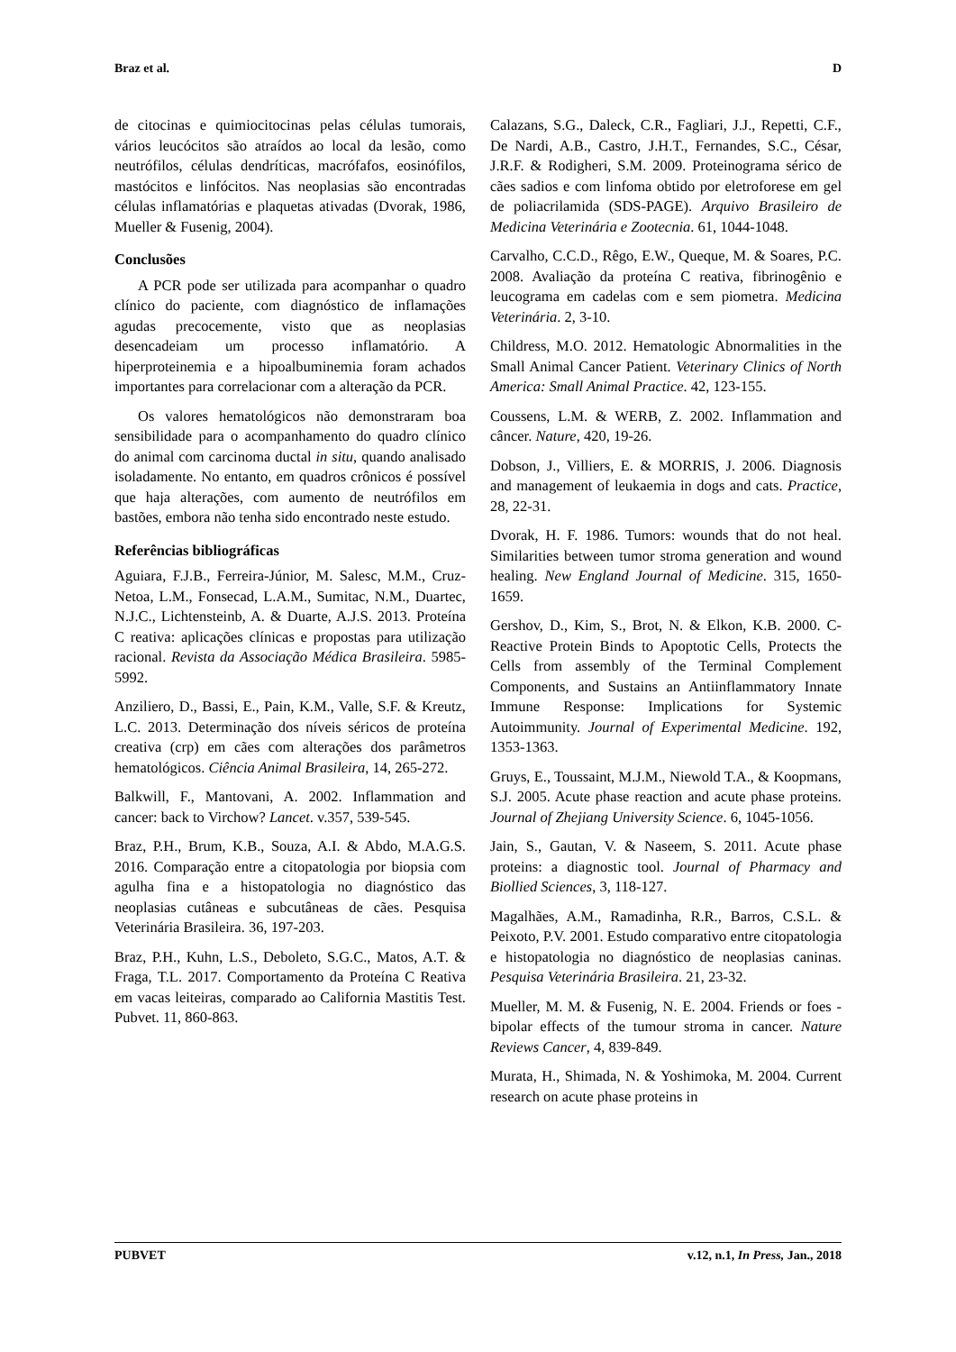Braz et al. D
de citocinas e quimiocitocinas pelas células tumorais, vários leucócitos são atraídos ao local da lesão, como neutrófilos, células dendríticas, macrófafos, eosinófilos, mastócitos e linfócitos. Nas neoplasias são encontradas células inflamatórias e plaquetas ativadas (Dvorak, 1986, Mueller & Fusenig, 2004).
Conclusões
A PCR pode ser utilizada para acompanhar o quadro clínico do paciente, com diagnóstico de inflamações agudas precocemente, visto que as neoplasias desencadeiam um processo inflamatório. A hiperproteinemia e a hipoalbuminemia foram achados importantes para correlacionar com a alteração da PCR.
Os valores hematológicos não demonstraram boa sensibilidade para o acompanhamento do quadro clínico do animal com carcinoma ductal in situ, quando analisado isoladamente. No entanto, em quadros crônicos é possível que haja alterações, com aumento de neutrófilos em bastões, embora não tenha sido encontrado neste estudo.
Referências bibliográficas
Aguiara, F.J.B., Ferreira-Júnior, M. Salesc, M.M., Cruz-Netoa, L.M., Fonsecad, L.A.M., Sumitac, N.M., Duartec, N.J.C., Lichtensteinb, A. & Duarte, A.J.S. 2013. Proteína C reativa: aplicações clínicas e propostas para utilização racional. Revista da Associação Médica Brasileira. 5985-5992.
Anziliero, D., Bassi, E., Pain, K.M., Valle, S.F. & Kreutz, L.C. 2013. Determinação dos níveis séricos de proteína creativa (crp) em cães com alterações dos parâmetros hematológicos. Ciência Animal Brasileira, 14, 265-272.
Balkwill, F., Mantovani, A. 2002. Inflammation and cancer: back to Virchow? Lancet. v.357, 539-545.
Braz, P.H., Brum, K.B., Souza, A.I. & Abdo, M.A.G.S. 2016. Comparação entre a citopatologia por biopsia com agulha fina e a histopatologia no diagnóstico das neoplasias cutâneas e subcutâneas de cães. Pesquisa Veterinária Brasileira. 36, 197-203.
Braz, P.H., Kuhn, L.S., Deboleto, S.G.C., Matos, A.T. & Fraga, T.L. 2017. Comportamento da Proteína C Reativa em vacas leiteiras, comparado ao California Mastitis Test. Pubvet. 11, 860-863.
Calazans, S.G., Daleck, C.R., Fagliari, J.J., Repetti, C.F., De Nardi, A.B., Castro, J.H.T., Fernandes, S.C., César, J.R.F. & Rodigheri, S.M. 2009. Proteinograma sérico de cães sadios e com linfoma obtido por eletroforese em gel de poliacrilamida (SDS-PAGE). Arquivo Brasileiro de Medicina Veterinária e Zootecnia. 61, 1044-1048.
Carvalho, C.C.D., Rêgo, E.W., Queque, M. & Soares, P.C. 2008. Avaliação da proteína C reativa, fibrinogênio e leucograma em cadelas com e sem piometra. Medicina Veterinária. 2, 3-10.
Childress, M.O. 2012. Hematologic Abnormalities in the Small Animal Cancer Patient. Veterinary Clinics of North America: Small Animal Practice. 42, 123-155.
Coussens, L.M. & WERB, Z. 2002. Inflammation and câncer. Nature, 420, 19-26.
Dobson, J., Villiers, E. & MORRIS, J. 2006. Diagnosis and management of leukaemia in dogs and cats. Practice, 28, 22-31.
Dvorak, H. F. 1986. Tumors: wounds that do not heal. Similarities between tumor stroma generation and wound healing. New England Journal of Medicine. 315, 1650-1659.
Gershov, D., Kim, S., Brot, N. & Elkon, K.B. 2000. C-Reactive Protein Binds to Apoptotic Cells, Protects the Cells from assembly of the Terminal Complement Components, and Sustains an Antiinflammatory Innate Immune Response: Implications for Systemic Autoimmunity. Journal of Experimental Medicine. 192, 1353-1363.
Gruys, E., Toussaint, M.J.M., Niewold T.A., & Koopmans, S.J. 2005. Acute phase reaction and acute phase proteins. Journal of Zhejiang University Science. 6, 1045-1056.
Jain, S., Gautan, V. & Naseem, S. 2011. Acute phase proteins: a diagnostic tool. Journal of Pharmacy and Biollied Sciences, 3, 118-127.
Magalhães, A.M., Ramadinha, R.R., Barros, C.S.L. & Peixoto, P.V. 2001. Estudo comparativo entre citopatologia e histopatologia no diagnóstico de neoplasias caninas. Pesquisa Veterinária Brasileira. 21, 23-32.
Mueller, M. M. & Fusenig, N. E. 2004. Friends or foes - bipolar effects of the tumour stroma in cancer. Nature Reviews Cancer, 4, 839-849.
Murata, H., Shimada, N. & Yoshimoka, M. 2004. Current research on acute phase proteins in
PUBVET v.12, n.1, In Press, Jan., 2018